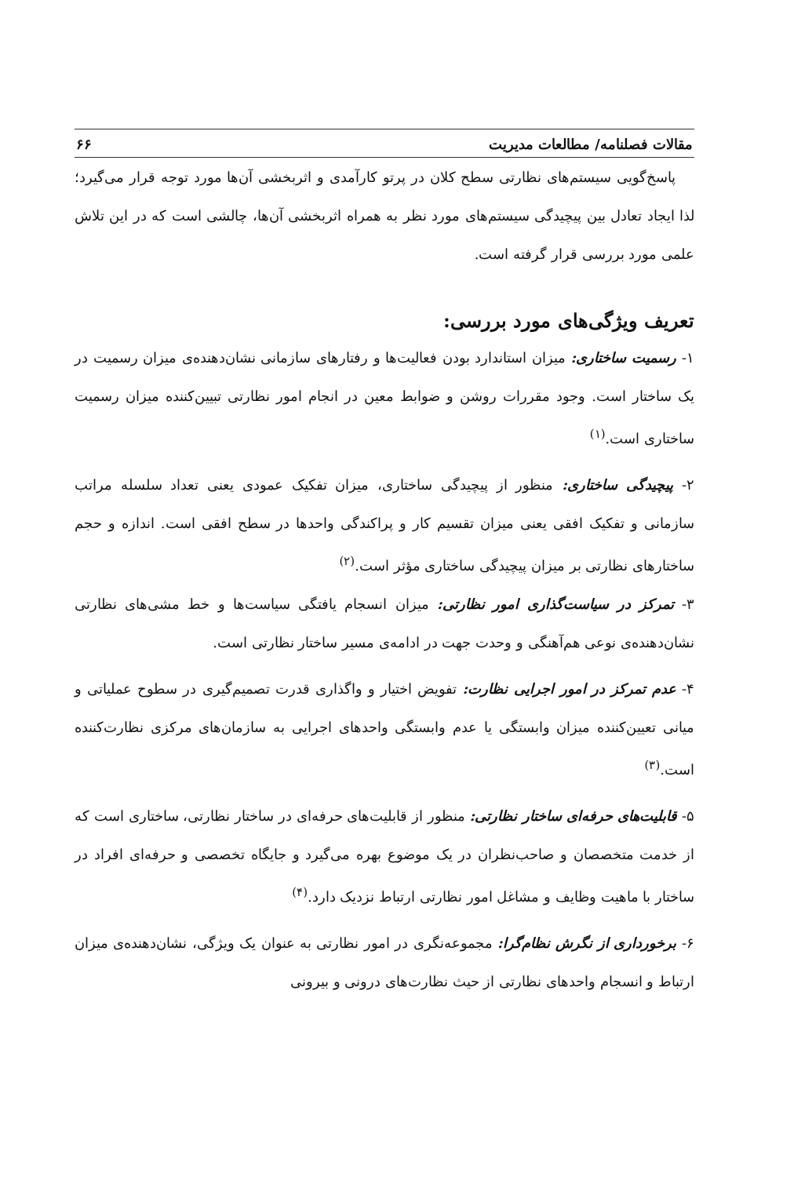مقالات فصلنامه/ مطالعات مدیریت ۶۶
پاسخ‌گویی سیستم‌های نظارتی سطح کلان در پرتو کارآمدی و اثربخشی آن‌ها مورد توجه قرار می‌گیرد؛ لذا ایجاد تعادل بین پیچیدگی سیستم‌های مورد نظر به همراه اثربخشی آن‌ها، چالشی است که در این تلاش علمی مورد بررسی قرار گرفته است.
تعریف ویژگی‌های مورد بررسی:
۱- رسمیت ساختاری: میزان استاندارد بودن فعالیت‌ها و رفتارهای سازمانی نشان‌دهنده‌ی میزان رسمیت در یک ساختار است. وجود مقررات روشن و ضوابط معین در انجام امور نظارتی تبیین‌کننده میزان رسمیت ساختاری است.<sup>(۱)</sup>
۲- پیچیدگی ساختاری: منظور از پیچیدگی ساختاری، میزان تفکیک عمودی یعنی تعداد سلسله مراتب سازمانی و تفکیک افقی یعنی میزان تقسیم کار و پراکندگی واحدها در سطح افقی است. اندازه و حجم ساختارهای نظارتی بر میزان پیچیدگی ساختاری مؤثر است.<sup>(۲)</sup>
۳- تمرکز در سیاست‌گذاری امور نظارتی: میزان انسجام یافتگی سیاست‌ها و خط مشی‌های نظارتی نشان‌دهنده‌ی نوعی هم‌آهنگی و وحدت جهت در ادامه‌ی مسیر ساختار نظارتی است.
۴- عدم تمرکز در امور اجرایی نظارت: تفویض اختیار و واگذاری قدرت تصمیم‌گیری در سطوح عملیاتی و میانی تعیین‌کننده میزان وابستگی یا عدم وابستگی واحدهای اجرایی به سازمان‌های مرکزی نظارت‌کننده است.<sup>(۳)</sup>
۵- قابلیت‌های حرفه‌ای ساختار نظارتی: منظور از قابلیت‌های حرفه‌ای در ساختار نظارتی، ساختاری است که از خدمت متخصصان و صاحب‌نظران در یک موضوع بهره می‌گیرد و جایگاه تخصصی و حرفه‌ای افراد در ساختار با ماهیت وظایف و مشاغل امور نظارتی ارتباط نزدیک دارد.<sup>(۴)</sup>
۶- برخورداری از نگرش نظام‌گرا: مجموعه‌نگری در امور نظارتی به عنوان یک ویژگی، نشان‌دهنده‌ی میزان ارتباط و انسجام واحدهای نظارتی از حیث نظارت‌های درونی و بیرونی